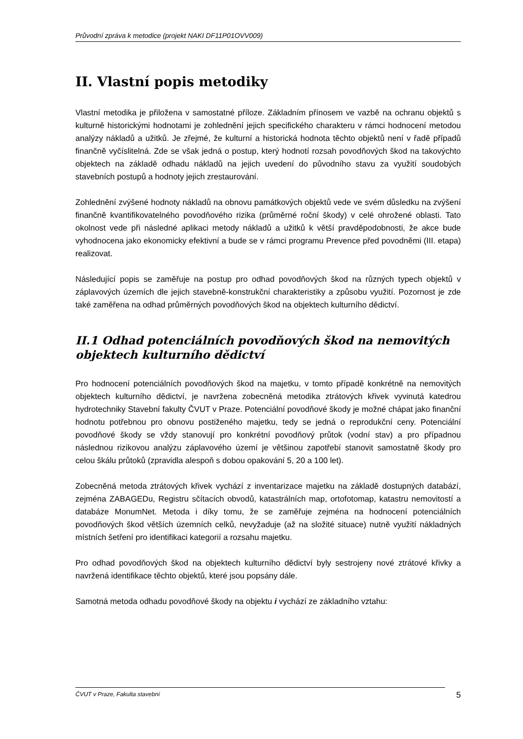Průvodní zpráva k metodice (projekt NAKI DF11P01OVV009)
II. Vlastní popis metodiky
Vlastní metodika je přiložena v samostatné příloze. Základním přínosem ve vazbě na ochranu objektů s kulturně historickými hodnotami je zohlednění jejich specifického charakteru v rámci hodnocení metodou analýzy nákladů a užitků. Je zřejmé, že kulturní a historická hodnota těchto objektů není v řadě případů finančně vyčíslitelná. Zde se však jedná o postup, který hodnotí rozsah povodňových škod na takovýchto objektech na základě odhadu nákladů na jejich uvedení do původního stavu za využití soudobých stavebních postupů a hodnoty jejich zrestaurování.
Zohlednění zvýšené hodnoty nákladů na obnovu památkových objektů vede ve svém důsledku na zvýšení finančně kvantifikovatelného povodňového rizika (průměrné roční škody) v celé ohrožené oblasti. Tato okolnost vede při následné aplikaci metody nákladů a užitků k větší pravděpodobnosti, že akce bude vyhodnocena jako ekonomicky efektivní a bude se v rámci programu Prevence před povodněmi (III. etapa) realizovat.
Následující popis se zaměřuje na postup pro odhad povodňových škod na různých typech objektů v záplavových územích dle jejich stavebně-konstrukční charakteristiky a způsobu využití. Pozornost je zde také zaměřena na odhad průměrných povodňových škod na objektech kulturního dědictví.
II.1 Odhad potenciálních povodňových škod na nemovitých objektech kulturního dědictví
Pro hodnocení potenciálních povodňových škod na majetku, v tomto případě konkrétně na nemovitých objektech kulturního dědictví, je navržena zobecněná metodika ztrátových křivek vyvinutá katedrou hydrotechniky Stavební fakulty ČVUT v Praze. Potenciální povodňové škody je možné chápat jako finanční hodnotu potřebnou pro obnovu postiženého majetku, tedy se jedná o reprodukční ceny. Potenciální povodňové škody se vždy stanovují pro konkrétní povodňový průtok (vodní stav) a pro případnou následnou rizikovou analýzu záplavového území je většinou zapotřebí stanovit samostatně škody pro celou škálu průtoků (zpravidla alespoň s dobou opakování 5, 20 a 100 let).
Zobecněná metoda ztrátových křivek vychází z inventarizace majetku na základě dostupných databází, zejména ZABAGEDu, Registru sčítacích obvodů, katastrálních map, ortofotomap, katastru nemovitostí a databáze MonumNet. Metoda i díky tomu, že se zaměřuje zejména na hodnocení potenciálních povodňových škod větších územních celků, nevyžaduje (až na složité situace) nutně využití nákladných místních šetření pro identifikaci kategorií a rozsahu majetku.
Pro odhad povodňových škod na objektech kulturního dědictví byly sestrojeny nové ztrátové křivky a navržená identifikace těchto objektů, které jsou popsány dále.
Samotná metoda odhadu povodňové škody na objektu i vychází ze základního vztahu:
ČVUT v Praze, Fakulta stavební 5